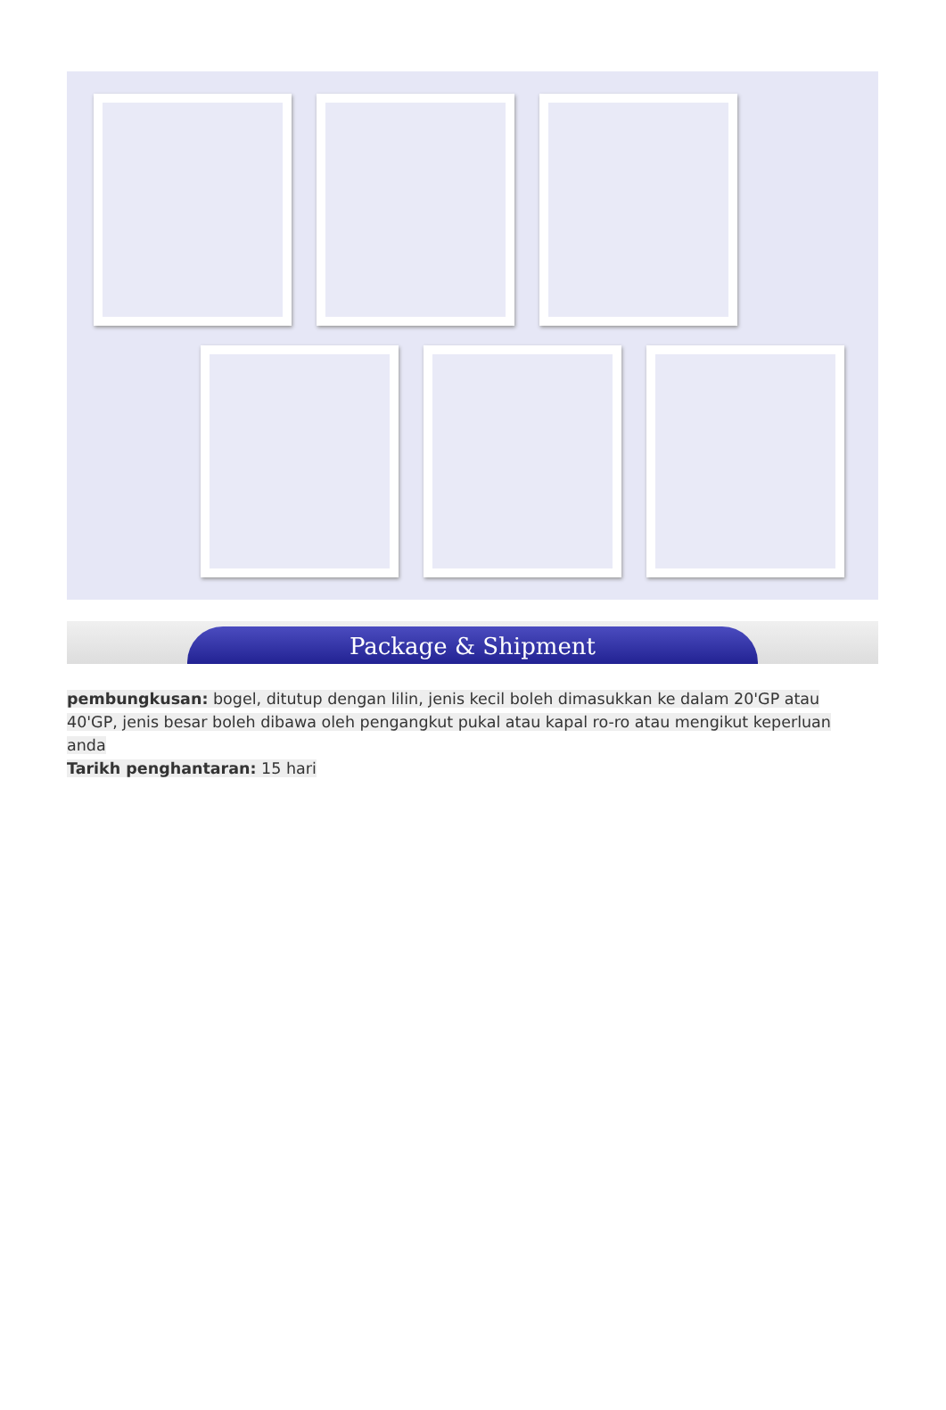Package & Shipment
pembungkusan: bogel, ditutup dengan lilin, jenis kecil boleh dimasukkan ke dalam 20'GP atau 40'GP, jenis besar boleh dibawa oleh pengangkut pukal atau kapal ro-ro atau mengikut keperluan anda
Tarikh penghantaran: 15 hari